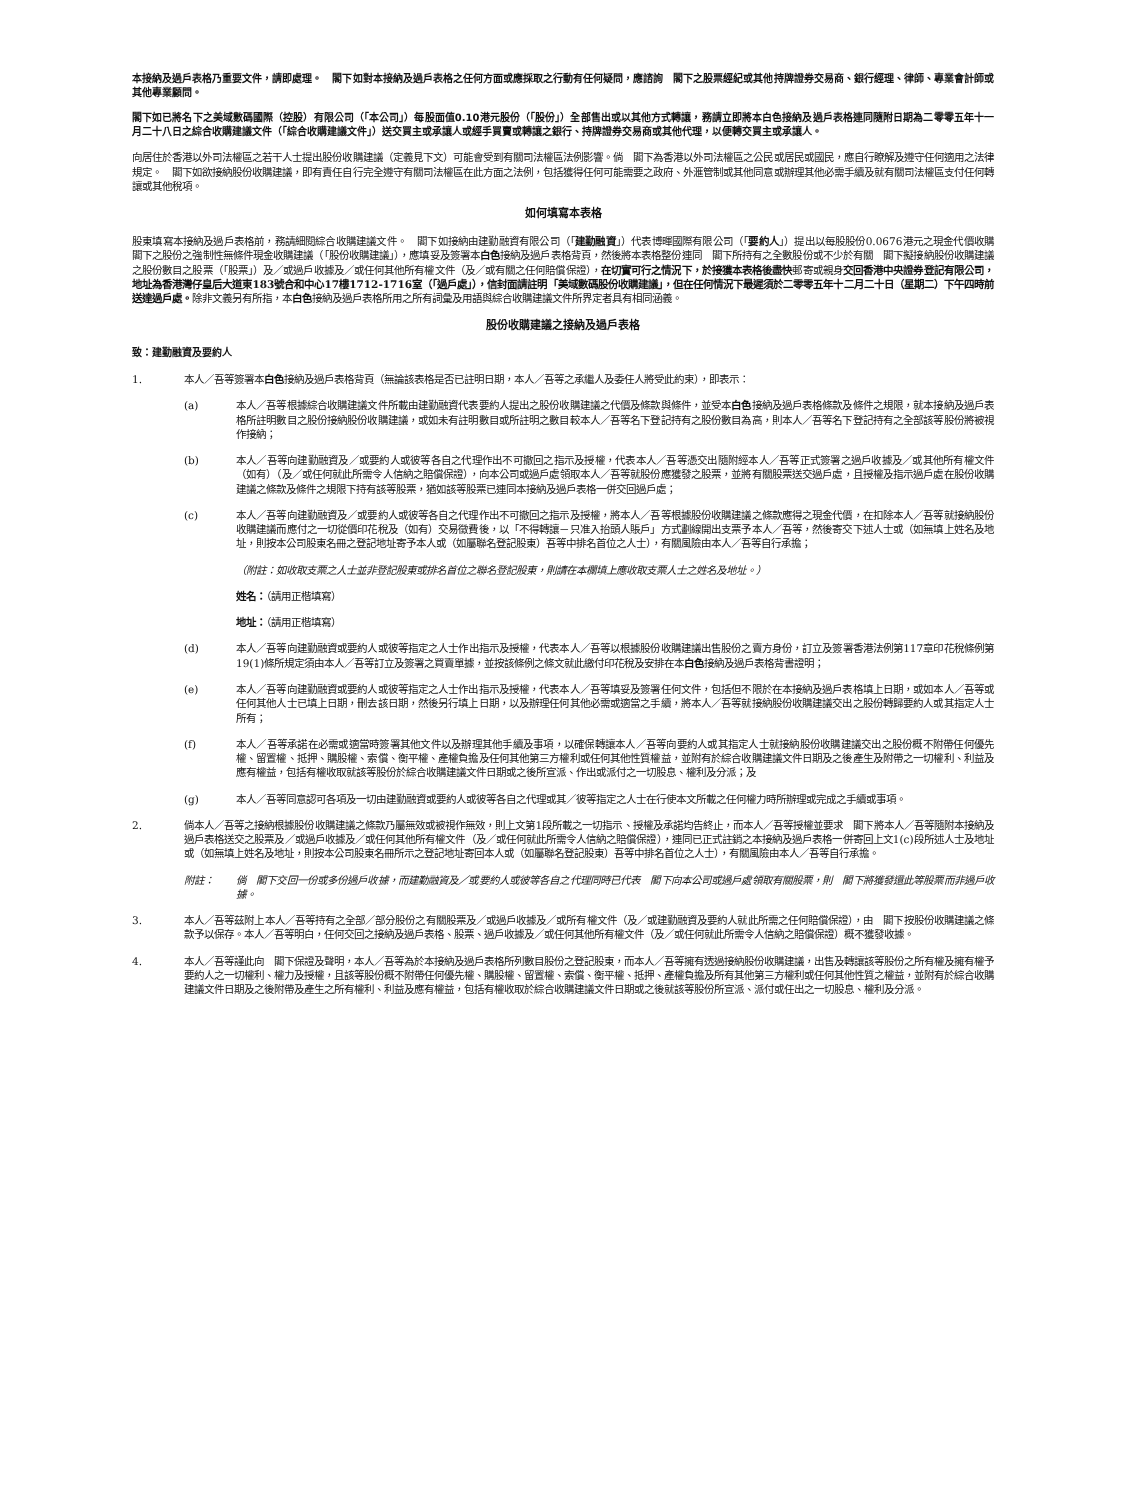本接納及過戶表格乃重要文件，請即處理。　閣下如對本接納及過戶表格之任何方面或應採取之行動有任何疑問，應諮詢　閣下之股票經紀或其他持牌證券交易商、銀行經理、律師、專業會計師或其他專業顧問。
閣下如已將名下之美域數碼國際（控股）有限公司（「本公司」）每股面值0.10港元股份（「股份」）全部售出或以其他方式轉讓，務請立即將本白色接納及過戶表格連同隨附日期為二零零五年十一月二十八日之綜合收購建議文件（「綜合收購建議文件」）送交買主或承讓人或經手買賣或轉讓之銀行、持牌證券交易商或其他代理，以便轉交買主或承讓人。
向居住於香港以外司法權區之若干人士提出股份收購建議（定義見下文）可能會受到有關司法權區法例影響。倘　閣下為香港以外司法權區之公民或居民或國民，應自行瞭解及遵守任何適用之法律規定。　閣下如欲接納股份收購建議，即有責任自行完全遵守有關司法權區在此方面之法例，包括獲得任何可能需要之政府、外滙管制或其他同意或辦理其他必需手續及就有關司法權區支付任何轉讓或其他稅項。
如何填寫本表格
股東填寫本接納及過戶表格前，務請細閱綜合收購建議文件。　閣下如接納由建勤融資有限公司（「建勤融資」）代表博暉國際有限公司（「要約人」）提出以每股股份0.0676港元之現金代價收購　閣下之股份之強制性無條件現金收購建議（「股份收購建議」），應填妥及簽署本白色接納及過戶表格背頁，然後將本表格整份連同　閣下所持有之全數股份或不少於有關　閣下擬接納股份收購建議之股份數目之股票（「股票」）及／或過戶收據及／或任何其他所有權文件（及／或有關之任何賠償保證），在切實可行之情況下，於接獲本表格後盡快郵寄或親身交回香港中央證券登記有限公司，地址為香港灣仔皇后大道東183號合和中心17樓1712-1716室（「過戶處」），信封面請註明「美域數碼股份收購建議」，但在任何情況下最遲須於二零零五年十二月二十日（星期二）下午四時前送達過戶處。除非文義另有所指，本白色接納及過戶表格所用之所有詞彙及用語與綜合收購建議文件所界定者具有相同涵義。
股份收購建議之接納及過戶表格
致：建勤融資及要約人
1. 本人／吾等簽署本白色接納及過戶表格背頁（無論該表格是否已註明日期，本人／吾等之承繼人及委任人將受此約束），即表示：
(a) 本人／吾等根據綜合收購建議文件所載由建勤融資代表要約人提出之股份收購建議之代價及條款與條件，並受本白色接納及過戶表格條款及條件之規限，就本接納及過戶表格所註明數目之股份接納股份收購建議，或如未有註明數目或所註明之數目較本人／吾等名下登記持有之股份數目為高，則本人／吾等名下登記持有之全部該等股份將被視作接納；
(b) 本人／吾等向建勤融資及／或要約人或彼等各自之代理作出不可撤回之指示及授權，代表本人／吾等憑交出隨附經本人／吾等正式簽署之過戶收據及／或其他所有權文件（如有）（及／或任何就此所需令人信納之賠償保證），向本公司或過戶處領取本人／吾等就股份應獲發之股票，並將有關股票送交過戶處，且授權及指示過戶處在股份收購建議之條款及條件之規限下持有該等股票，猶如該等股票已連同本接納及過戶表格一併交回過戶處；
(c) 本人／吾等向建勤融資及／或要約人或彼等各自之代理作出不可撤回之指示及授權，將本人／吾等根據股份收購建議之條款應得之現金代價，在扣除本人／吾等就接納股份收購建議而應付之一切從價印花稅及（如有）交易徵費後，以「不得轉讓－只准入抬頭人賬戶」方式劃線開出支票予本人／吾等，然後寄交下述人士或（如無填上姓名及地址，則按本公司股東名冊之登記地址寄予本人或（如屬聯名登記股東）吾等中排名首位之人士），有關風險由本人／吾等自行承擔；
（附註：如收取支票之人士並非登記股東或排名首位之聯名登記股東，則請在本欄填上應收取支票人士之姓名及地址。）
姓名：（請用正楷填寫）
地址：（請用正楷填寫）
(d) 本人／吾等向建勤融資或要約人或彼等指定之人士作出指示及授權，代表本人／吾等以根據股份收購建議出售股份之賣方身份，訂立及簽署香港法例第117章印花稅條例第19(1)條所規定須由本人／吾等訂立及簽署之買賣單據，並按該條例之條文就此繳付印花稅及安排在本白色接納及過戶表格背書證明；
(e) 本人／吾等向建勤融資或要約人或彼等指定之人士作出指示及授權，代表本人／吾等填妥及簽署任何文件，包括但不限於在本接納及過戶表格填上日期，或如本人／吾等或任何其他人士已填上日期，刪去該日期，然後另行填上日期，以及辦理任何其他必需或適當之手續，將本人／吾等就接納股份收購建議交出之股份轉歸要約人或其指定人士所有；
(f) 本人／吾等承諾在必需或適當時簽署其他文件以及辦理其他手續及事項，以確保轉讓本人／吾等向要約人或其指定人士就接納股份收購建議交出之股份概不附帶任何優先權、留置權、抵押、購股權、索償、衡平權、產權負擔及任何其他第三方權利或任何其他性質權益，並附有於綜合收購建議文件日期及之後產生及附帶之一切權利、利益及應有權益，包括有權收取就該等股份於綜合收購建議文件日期或之後所宣派、作出或派付之一切股息、權利及分派；及
(g) 本人／吾等同意認可各項及一切由建勤融資或要約人或彼等各自之代理或其／彼等指定之人士在行使本文所載之任何權力時所辦理或完成之手續或事項。
2. 倘本人／吾等之接納根據股份收購建議之條款乃屬無效或被視作無效，則上文第1段所載之一切指示、授權及承諾均告終止，而本人／吾等授權並要求　閣下將本人／吾等隨附本接納及過戶表格送交之股票及／或過戶收據及／或任何其他所有權文件（及／或任何就此所需令人信納之賠償保證），連同已正式註銷之本接納及過戶表格一併寄回上文1(c)段所述人士及地址或（如無填上姓名及地址，則按本公司股東名冊所示之登記地址寄回本人或（如屬聯名登記股東）吾等中排名首位之人士），有關風險由本人／吾等自行承擔。
附註： 倘　閣下交回一份或多份過戶收據，而建勤融資及／或要約人或彼等各自之代理同時已代表　閣下向本公司或過戶處領取有關股票，則　閣下將獲發還此等股票而非過戶收據。
3. 本人／吾等茲附上本人／吾等持有之全部／部分股份之有關股票及／或過戶收據及／或所有權文件（及／或建勤融資及要約人就此所需之任何賠償保證），由　閣下按股份收購建議之條款予以保存。本人／吾等明白，任何交回之接納及過戶表格、股票、過戶收據及／或任何其他所有權文件（及／或任何就此所需令人信納之賠償保證）概不獲發收據。
4. 本人／吾等謹此向　閣下保證及聲明，本人／吾等為於本接納及過戶表格所列數目股份之登記股東，而本人／吾等擁有透過接納股份收購建議，出售及轉讓該等股份之所有權及擁有權予要約人之一切權利、權力及授權，且該等股份概不附帶任何優先權、購股權、留置權、索償、衡平權、抵押、產權負擔及所有其他第三方權利或任何其他性質之權益，並附有於綜合收購建議文件日期及之後附帶及產生之所有權利、利益及應有權益，包括有權收取於綜合收購建議文件日期或之後就該等股份所宣派、派付或任出之一切股息、權利及分派。